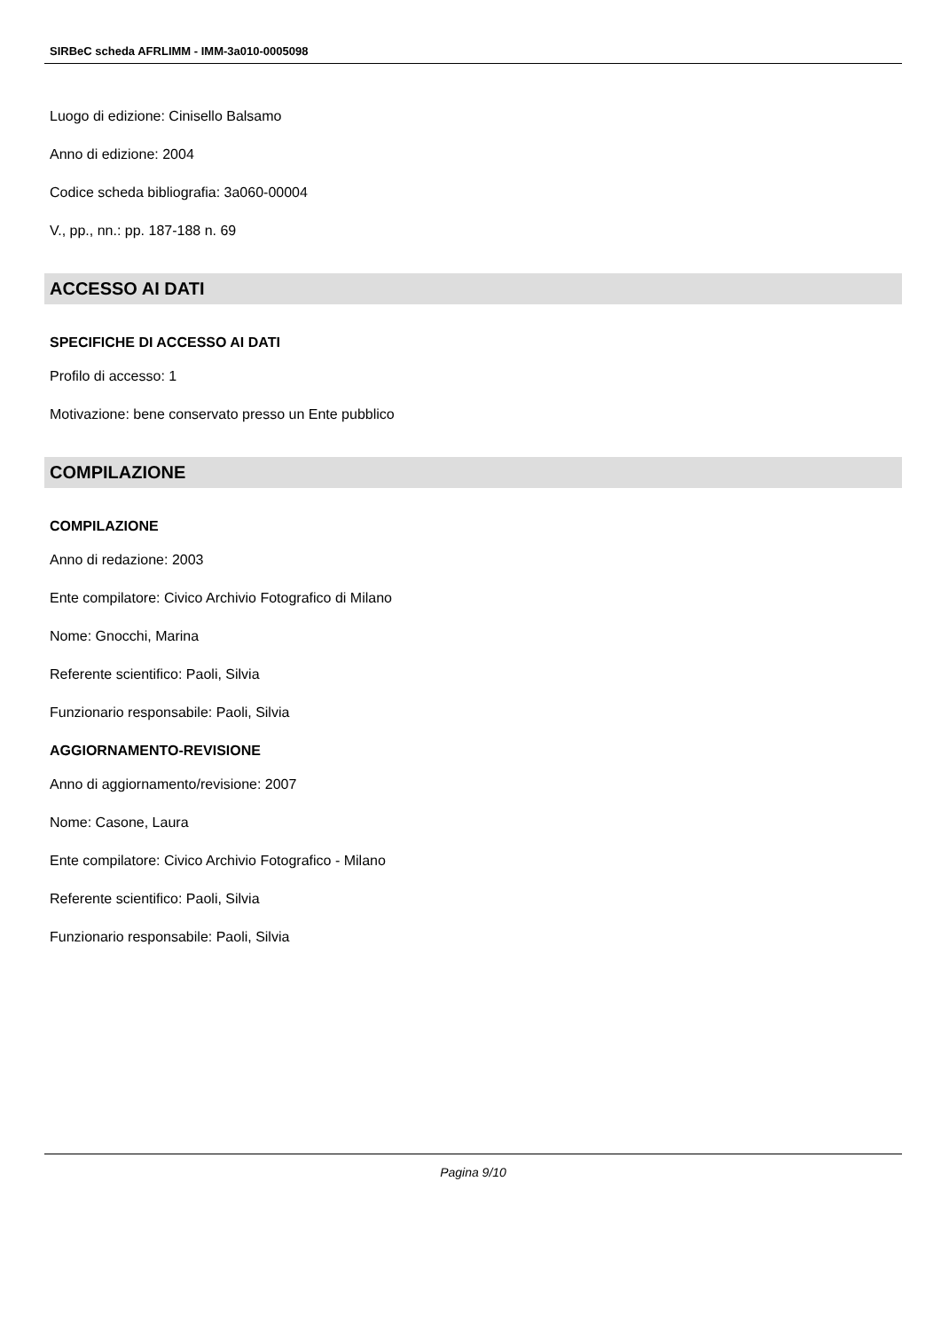SIRBeC scheda AFRLIMM - IMM-3a010-0005098
Luogo di edizione: Cinisello Balsamo
Anno di edizione: 2004
Codice scheda bibliografia: 3a060-00004
V., pp., nn.: pp. 187-188 n. 69
ACCESSO AI DATI
SPECIFICHE DI ACCESSO AI DATI
Profilo di accesso: 1
Motivazione: bene conservato presso un Ente pubblico
COMPILAZIONE
COMPILAZIONE
Anno di redazione: 2003
Ente compilatore: Civico Archivio Fotografico di Milano
Nome: Gnocchi, Marina
Referente scientifico: Paoli, Silvia
Funzionario responsabile: Paoli, Silvia
AGGIORNAMENTO-REVISIONE
Anno di aggiornamento/revisione: 2007
Nome: Casone, Laura
Ente compilatore: Civico Archivio Fotografico - Milano
Referente scientifico: Paoli, Silvia
Funzionario responsabile: Paoli, Silvia
Pagina 9/10